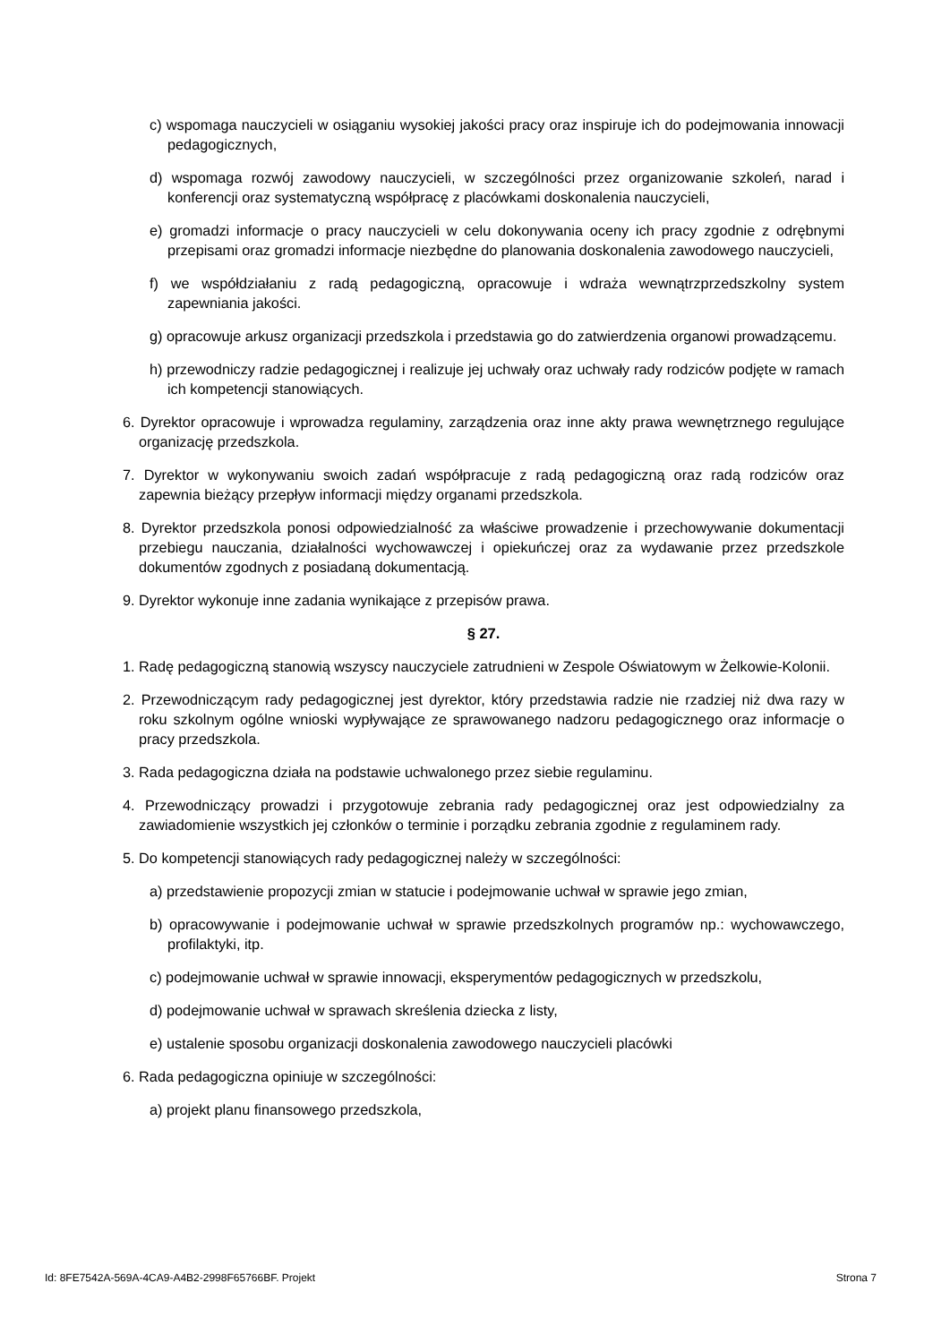c) wspomaga nauczycieli w osiąganiu wysokiej jakości pracy oraz inspiruje ich do podejmowania innowacji pedagogicznych,
d) wspomaga rozwój zawodowy nauczycieli, w szczególności przez organizowanie szkoleń, narad i konferencji oraz systematyczną współpracę z placówkami doskonalenia nauczycieli,
e) gromadzi informacje o pracy nauczycieli w celu dokonywania oceny ich pracy zgodnie z odrębnymi przepisami oraz gromadzi informacje niezbędne do planowania doskonalenia zawodowego nauczycieli,
f) we współdziałaniu z radą pedagogiczną, opracowuje i wdraża wewnątrzprzedszkolny system zapewniania jakości.
g) opracowuje arkusz organizacji przedszkola i przedstawia go do zatwierdzenia organowi prowadzącemu.
h) przewodniczy radzie pedagogicznej i realizuje jej uchwały oraz uchwały rady rodziców podjęte w ramach ich kompetencji stanowiących.
6. Dyrektor opracowuje i wprowadza regulaminy, zarządzenia oraz inne akty prawa wewnętrznego regulujące organizację przedszkola.
7. Dyrektor w wykonywaniu swoich zadań współpracuje z radą pedagogiczną oraz radą rodziców oraz zapewnia bieżący przepływ informacji między organami przedszkola.
8. Dyrektor przedszkola ponosi odpowiedzialność za właściwe prowadzenie i przechowywanie dokumentacji przebiegu nauczania, działalności wychowawczej i opiekuńczej oraz za wydawanie przez przedszkole dokumentów zgodnych z posiadaną dokumentacją.
9. Dyrektor wykonuje inne zadania wynikające z przepisów prawa.
§ 27.
1. Radę pedagogiczną stanowią wszyscy nauczyciele zatrudnieni w Zespole Oświatowym w Żelkowie-Kolonii.
2. Przewodniczącym rady pedagogicznej jest dyrektor, który przedstawia radzie nie rzadziej niż dwa razy w roku szkolnym ogólne wnioski wypływające ze sprawowanego nadzoru pedagogicznego oraz informacje o pracy przedszkola.
3. Rada pedagogiczna działa na podstawie uchwalonego przez siebie regulaminu.
4. Przewodniczący prowadzi i przygotowuje zebrania rady pedagogicznej oraz jest odpowiedzialny za zawiadomienie wszystkich jej członków o terminie i porządku zebrania zgodnie z regulaminem rady.
5. Do kompetencji stanowiących rady pedagogicznej należy w szczególności:
a) przedstawienie propozycji zmian w statucie i podejmowanie uchwał w sprawie jego zmian,
b) opracowywanie i podejmowanie uchwał w sprawie przedszkolnych programów np.: wychowawczego, profilaktyki, itp.
c) podejmowanie uchwał w sprawie innowacji, eksperymentów pedagogicznych w przedszkolu,
d) podejmowanie uchwał w sprawach skreślenia dziecka z listy,
e) ustalenie sposobu organizacji doskonalenia zawodowego nauczycieli placówki
6. Rada pedagogiczna opiniuje w szczególności:
a) projekt planu finansowego przedszkola,
Id: 8FE7542A-569A-4CA9-A4B2-2998F65766BF. Projekt Strona 7